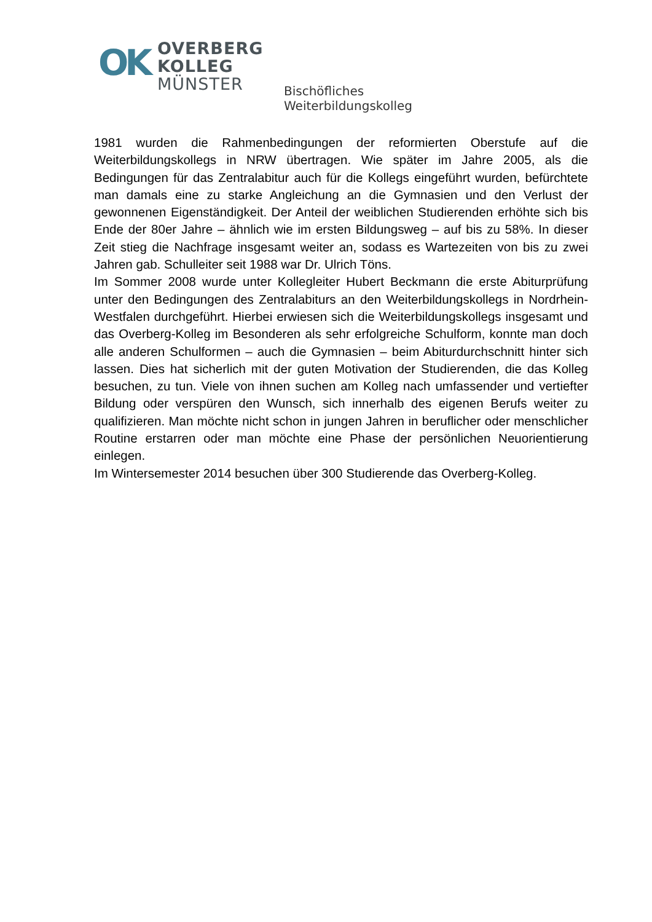OK
OVERBERG
KOLLEG
MÜNSTER
Bischöfliches Weiterbildungskolleg
1981 wurden die Rahmenbedingungen der reformierten Oberstufe auf die Weiterbildungskollegs in NRW übertragen. Wie später im Jahre 2005, als die Bedingungen für das Zentralabitur auch für die Kollegs eingeführt wurden, befürchtete man damals eine zu starke Angleichung an die Gymnasien und den Verlust der gewonnenen Eigenständigkeit. Der Anteil der weiblichen Studierenden erhöhte sich bis Ende der 80er Jahre – ähnlich wie im ersten Bildungsweg – auf bis zu 58%. In dieser Zeit stieg die Nachfrage insgesamt weiter an, sodass es Wartezeiten von bis zu zwei Jahren gab. Schulleiter seit 1988 war Dr. Ulrich Töns.
Im Sommer 2008 wurde unter Kollegleiter Hubert Beckmann die erste Abiturprüfung unter den Bedingungen des Zentralabiturs an den Weiterbildungskollegs in Nordrhein-Westfalen durchgeführt. Hierbei erwiesen sich die Weiterbildungskollegs insgesamt und das Overberg-Kolleg im Besonderen als sehr erfolgreiche Schulform, konnte man doch alle anderen Schulformen – auch die Gymnasien – beim Abiturdurchschnitt hinter sich lassen. Dies hat sicherlich mit der guten Motivation der Studierenden, die das Kolleg besuchen, zu tun. Viele von ihnen suchen am Kolleg nach umfassender und vertiefter Bildung oder verspüren den Wunsch, sich innerhalb des eigenen Berufs weiter zu qualifizieren. Man möchte nicht schon in jungen Jahren in beruflicher oder menschlicher Routine erstarren oder man möchte eine Phase der persönlichen Neuorientierung einlegen.
Im Wintersemester 2014 besuchen über 300 Studierende das Overberg-Kolleg.